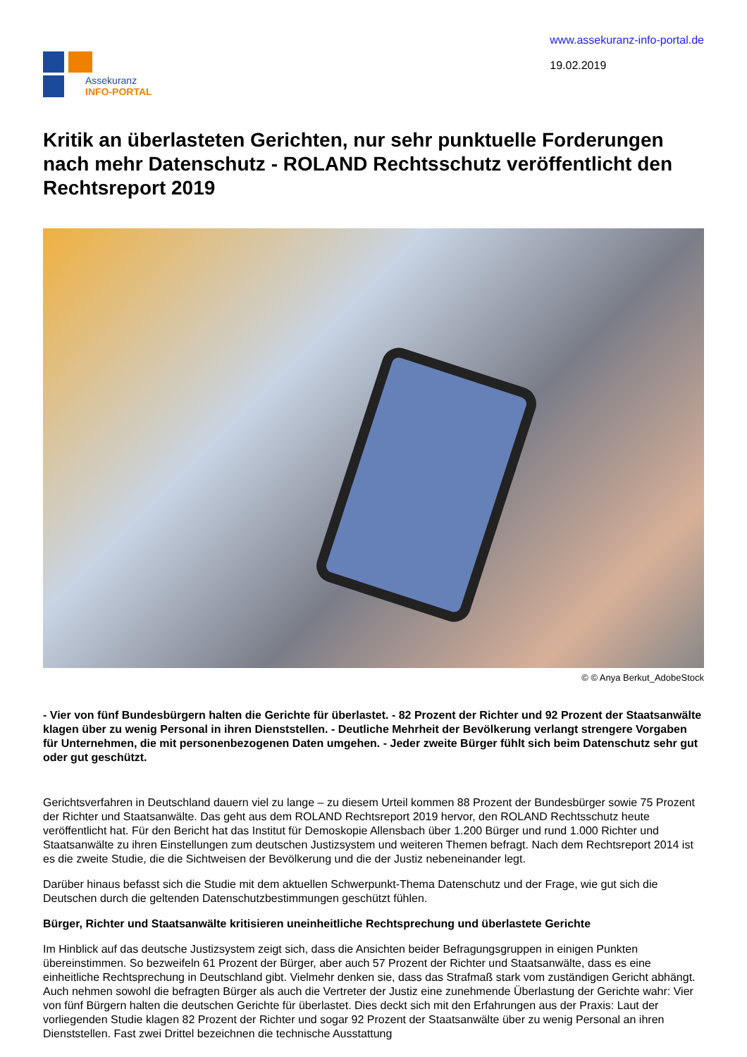Assekuranz
INFO-PORTAL
www.assekuranz-info-portal.de
19.02.2019
Kritik an überlasteten Gerichten, nur sehr punktuelle Forderungen nach mehr Datenschutz - ROLAND Rechtsschutz veröffentlicht den Rechtsreport 2019
© © Anya Berkut_AdobeStock
- Vier von fünf Bundesbürgern halten die Gerichte für überlastet. - 82 Prozent der Richter und 92 Prozent der Staatsanwälte klagen über zu wenig Personal in ihren Dienststellen. - Deutliche Mehrheit der Bevölkerung verlangt strengere Vorgaben für Unternehmen, die mit personenbezogenen Daten umgehen. - Jeder zweite Bürger fühlt sich beim Datenschutz sehr gut oder gut geschützt.
Gerichtsverfahren in Deutschland dauern viel zu lange – zu diesem Urteil kommen 88 Prozent der Bundesbürger sowie 75 Prozent der Richter und Staatsanwälte. Das geht aus dem ROLAND Rechtsreport 2019 hervor, den ROLAND Rechtsschutz heute veröffentlicht hat. Für den Bericht hat das Institut für Demoskopie Allensbach über 1.200 Bürger und rund 1.000 Richter und Staatsanwälte zu ihren Einstellungen zum deutschen Justizsystem und weiteren Themen befragt. Nach dem Rechtsreport 2014 ist es die zweite Studie, die die Sichtweisen der Bevölkerung und die der Justiz nebeneinander legt.
Darüber hinaus befasst sich die Studie mit dem aktuellen Schwerpunkt-Thema Datenschutz und der Frage, wie gut sich die Deutschen durch die geltenden Datenschutzbestimmungen geschützt fühlen.
Bürger, Richter und Staatsanwälte kritisieren uneinheitliche Rechtsprechung und überlastete Gerichte
Im Hinblick auf das deutsche Justizsystem zeigt sich, dass die Ansichten beider Befragungsgruppen in einigen Punkten übereinstimmen. So bezweifeln 61 Prozent der Bürger, aber auch 57 Prozent der Richter und Staatsanwälte, dass es eine einheitliche Rechtsprechung in Deutschland gibt. Vielmehr denken sie, dass das Strafmaß stark vom zuständigen Gericht abhängt. Auch nehmen sowohl die befragten Bürger als auch die Vertreter der Justiz eine zunehmende Überlastung der Gerichte wahr: Vier von fünf Bürgern halten die deutschen Gerichte für überlastet. Dies deckt sich mit den Erfahrungen aus der Praxis: Laut der vorliegenden Studie klagen 82 Prozent der Richter und sogar 92 Prozent der Staatsanwälte über zu wenig Personal an ihren Dienststellen. Fast zwei Drittel bezeichnen die technische Ausstattung